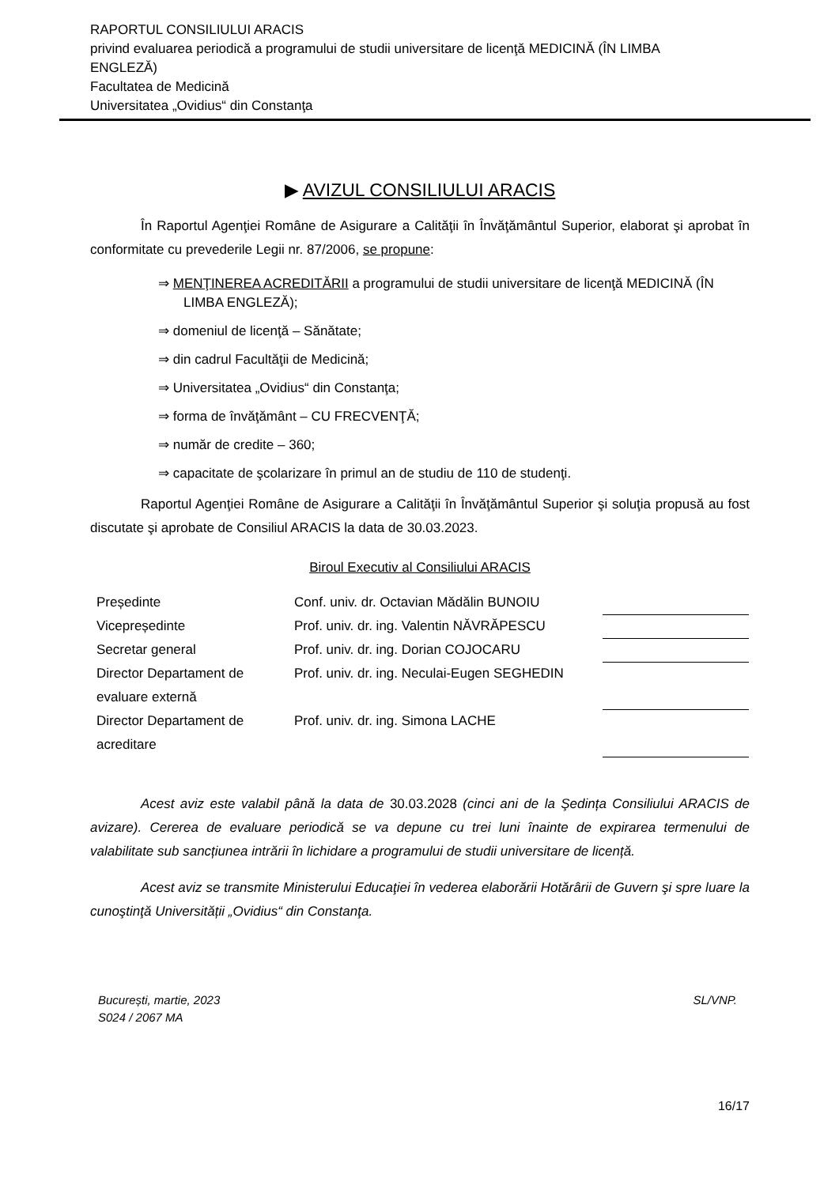RAPORTUL CONSILIULUI ARACIS
privind evaluarea periodică a programului de studii universitare de licenţă MEDICINĂ (ÎN LIMBA ENGLEZĂ)
Facultatea de Medicină
Universitatea „Ovidius“ din Constanţa
▶ AVIZUL CONSILIULUI ARACIS
În Raportul Agenţiei Române de Asigurare a Calităţii în Învăţământul Superior, elaborat şi aprobat în conformitate cu prevederile Legii nr. 87/2006, se propune:
⇒ MENŢINEREA ACREDITĂRII a programului de studii universitare de licenţă MEDICINĂ (ÎN LIMBA ENGLEZĂ);
⇒ domeniul de licenţă – Sănătate;
⇒ din cadrul Facultăţii de Medicină;
⇒ Universitatea „Ovidius“ din Constanţa;
⇒ forma de învăţământ – CU FRECVENŢĂ;
⇒ număr de credite – 360;
⇒ capacitate de şcolarizare în primul an de studiu de 110 de studenţi.
Raportul Agenţiei Române de Asigurare a Calităţii în Învăţământul Superior şi soluţia propusă au fost discutate şi aprobate de Consiliul ARACIS la data de 30.03.2023.
Biroul Executiv al Consiliului ARACIS
| Președinte | Conf. univ. dr. Octavian Mădălin BUNOIU | |
| Vicepreședinte | Prof. univ. dr. ing. Valentin NĂVRĂPESCU | |
| Secretar general | Prof. univ. dr. ing. Dorian COJOCARU | |
| Director Departament de evaluare externă | Prof. univ. dr. ing. Neculai-Eugen SEGHEDIN | |
| Director Departament de acreditare | Prof. univ. dr. ing. Simona LACHE | |
Acest aviz este valabil până la data de 30.03.2028 (cinci ani de la Şedința Consiliului ARACIS de avizare). Cererea de evaluare periodică se va depune cu trei luni înainte de expirarea termenului de valabilitate sub sancțiunea intrării în lichidare a programului de studii universitare de licență.
Acest aviz se transmite Ministerului Educaţiei în vederea elaborării Hotărârii de Guvern şi spre luare la cunoştinţă Universității „Ovidius“ din Constanţa.
București, martie, 2023
S024 / 2067 MA
SL/VNP.
16/17